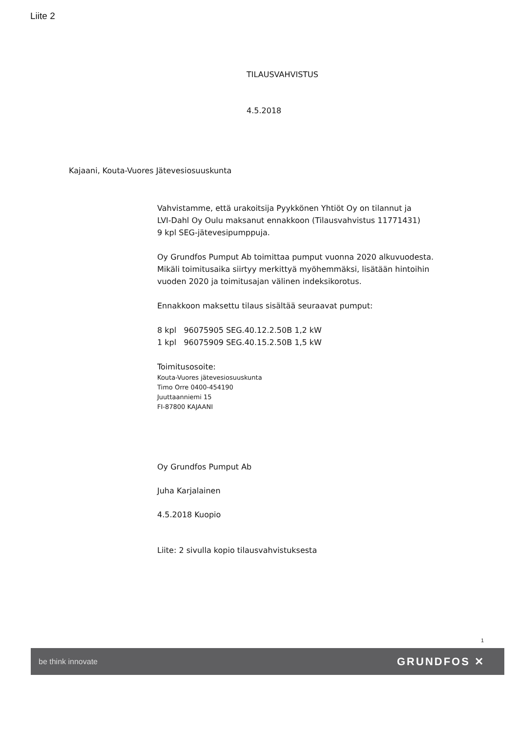Liite 2
TILAUSVAHVISTUS
4.5.2018
Kajaani, Kouta-Vuores Jätevesiosuuskunta
Vahvistamme, että urakoitsija Pyykkönen Yhtiöt Oy on tilannut ja
LVI-Dahl Oy Oulu maksanut ennakkoon (Tilausvahvistus 11771431)
9 kpl SEG-jätevesipumppuja.
Oy Grundfos Pumput Ab toimittaa pumput vuonna 2020 alkuvuodesta.
Mikäli toimitusaika siirtyy merkittyä myöhemmäksi, lisätään hintoihin
vuoden 2020 ja toimitusajan välinen indeksikorotus.
Ennakkoon maksettu tilaus sisältää seuraavat pumput:
8 kpl 96075905 SEG.40.12.2.50B 1,2 kW
1 kpl 96075909 SEG.40.15.2.50B 1,5 kW
Toimitusosoite:
Kouta-Vuores jätevesiosuuskunta
Timo Orre 0400-454190
Juuttaanniemi 15
FI-87800 KAJAANI
Oy Grundfos Pumput Ab
Juha Karjalainen
4.5.2018 Kuopio
Liite: 2 sivulla kopio tilausvahvistuksesta
1
be think innovate GRUNDFOS ✕